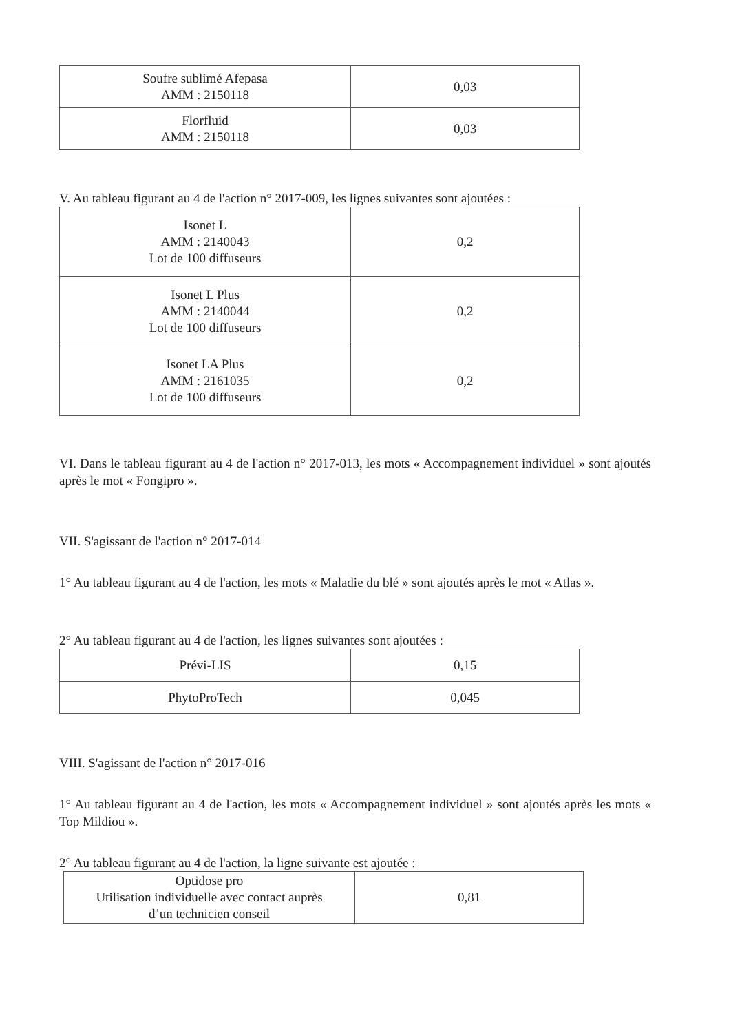| Soufre sublimé Afepasa AMM : 2150118 | 0,03 |
| Florfluid AMM : 2150118 | 0,03 |
V. Au tableau figurant au 4 de l'action n° 2017-009, les lignes suivantes sont ajoutées :
| Isonet L AMM : 2140043 Lot de 100 diffuseurs | 0,2 |
| Isonet L Plus AMM : 2140044 Lot de 100 diffuseurs | 0,2 |
| Isonet LA Plus AMM : 2161035 Lot de 100 diffuseurs | 0,2 |
VI. Dans le tableau figurant au 4 de l'action n° 2017-013, les mots « Accompagnement individuel » sont ajoutés après le mot « Fongipro ».
VII. S'agissant de l'action n° 2017-014
1° Au tableau figurant au 4 de l'action, les mots « Maladie du blé » sont ajoutés après le mot « Atlas ».
2° Au tableau figurant au 4 de l'action, les lignes suivantes sont ajoutées :
| Prévi-LIS | 0,15 |
| PhytoProTech | 0,045 |
VIII. S'agissant de l'action n° 2017-016
1° Au tableau figurant au 4 de l'action, les mots « Accompagnement individuel » sont ajoutés après les mots « Top Mildiou ».
2° Au tableau figurant au 4 de l'action, la ligne suivante est ajoutée :
| Optidose pro Utilisation individuelle avec contact auprès d’un technicien conseil | 0,81 |